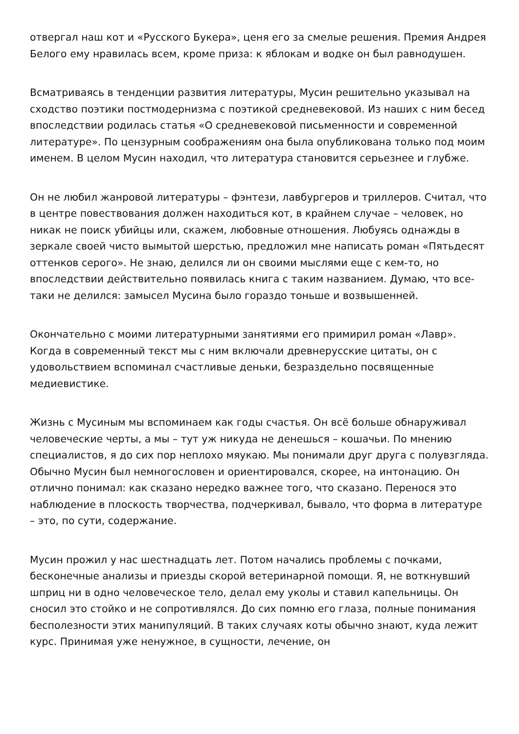отвергал наш кот и «Русского Букера», ценя его за смелые решения. Премия Андрея Белого ему нравилась всем, кроме приза: к яблокам и водке он был равнодушен.
Всматриваясь в тенденции развития литературы, Мусин решительно указывал на сходство поэтики постмодернизма с поэтикой средневековой. Из наших с ним бесед впоследствии родилась статья «О средневековой письменности и современной литературе». По цензурным соображениям она была опубликована только под моим именем. В целом Мусин находил, что литература становится серьезнее и глубже.
Он не любил жанровой литературы – фэнтези, лавбургеров и триллеров. Считал, что в центре повествования должен находиться кот, в крайнем случае – человек, но никак не поиск убийцы или, скажем, любовные отношения. Любуясь однажды в зеркале своей чисто вымытой шерстью, предложил мне написать роман «Пятьдесят оттенков серого». Не знаю, делился ли он своими мыслями еще с кем-то, но впоследствии действительно появилась книга с таким названием. Думаю, что все-таки не делился: замысел Мусина было гораздо тоньше и возвышенней.
Окончательно с моими литературными занятиями его примирил роман «Лавр». Когда в современный текст мы с ним включали древнерусские цитаты, он с удовольствием вспоминал счастливые деньки, безраздельно посвященные медиевистике.
Жизнь с Мусиным мы вспоминаем как годы счастья. Он всё больше обнаруживал человеческие черты, а мы – тут уж никуда не денешься – кошачьи. По мнению специалистов, я до сих пор неплохо мяукаю. Мы понимали друг друга с полувзгляда. Обычно Мусин был немногословен и ориентировался, скорее, на интонацию. Он отлично понимал: как сказано нередко важнее того, что сказано. Перенося это наблюдение в плоскость творчества, подчеркивал, бывало, что форма в литературе – это, по сути, содержание.
Мусин прожил у нас шестнадцать лет. Потом начались проблемы с почками, бесконечные анализы и приезды скорой ветеринарной помощи. Я, не воткнувший шприц ни в одно человеческое тело, делал ему уколы и ставил капельницы. Он сносил это стойко и не сопротивлялся. До сих помню его глаза, полные понимания бесполезности этих манипуляций. В таких случаях коты обычно знают, куда лежит курс. Принимая уже ненужное, в сущности, лечение, он